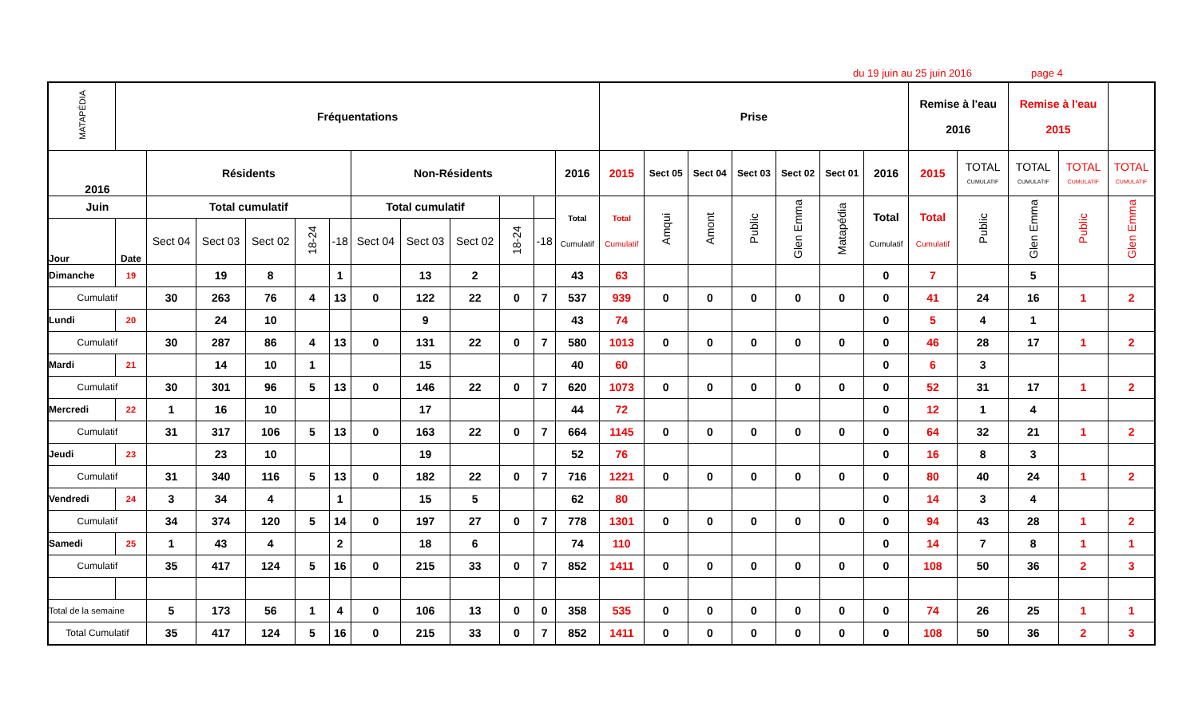du 19 juin au 25 juin 2016 page 4
| MATAPÉDIA | Fréquentations | | | | | | | | | | | | Prise | | | | | | | Remise à l'eau 2016 | | Remise à l'eau 2015 | | |
| 2016 | | Résidents | | | | | Non-Résidents | | | | | 2016 | 2015 | Sect 05 | Sect 04 | Sect 03 | Sect 02 | Sect 01 | 2016 | 2015 | TOTAL CUMULATIF | TOTAL CUMULATIF | TOTAL CUMULATIF | TOTAL CUMULATIF |
| Juin | | Total cumulatif | | | | | Total cumulatif | | | | | Total Cumulatif | Total Cumulatif | Amqui | Amont | Public | Glen Emma | Matapédia | Total Cumulatif | Total Cumulatif | Public | Glen Emma | Public | Glen Emma |
| Jour | Date | Sect 04 | Sect 03 | Sect 02 | 18-24 | -18 | Sect 04 | Sect 03 | Sect 02 | 18-24 | -18 | | | | | | | | | | | | | |
| Dimanche | 19 | | 19 | 8 | | 1 | | 13 | 2 | | | 43 | 63 | | | | | | 0 | 7 | | 5 | | |
| Cumulatif | | 30 | 263 | 76 | 4 | 13 | 0 | 122 | 22 | 0 | 7 | 537 | 939 | 0 | 0 | 0 | 0 | 0 | 0 | 41 | 24 | 16 | 1 | 2 |
| Lundi | 20 | | 24 | 10 | | | | 9 | | | | 43 | 74 | | | | | | 0 | 5 | 4 | 1 | | |
| Cumulatif | | 30 | 287 | 86 | 4 | 13 | 0 | 131 | 22 | 0 | 7 | 580 | 1013 | 0 | 0 | 0 | 0 | 0 | 0 | 46 | 28 | 17 | 1 | 2 |
| Mardi | 21 | | 14 | 10 | 1 | | | 15 | | | | 40 | 60 | | | | | | 0 | 6 | 3 | | | |
| Cumulatif | | 30 | 301 | 96 | 5 | 13 | 0 | 146 | 22 | 0 | 7 | 620 | 1073 | 0 | 0 | 0 | 0 | 0 | 0 | 52 | 31 | 17 | 1 | 2 |
| Mercredi | 22 | 1 | 16 | 10 | | | | 17 | | | | 44 | 72 | | | | | | 0 | 12 | 1 | 4 | | |
| Cumulatif | | 31 | 317 | 106 | 5 | 13 | 0 | 163 | 22 | 0 | 7 | 664 | 1145 | 0 | 0 | 0 | 0 | 0 | 0 | 64 | 32 | 21 | 1 | 2 |
| Jeudi | 23 | | 23 | 10 | | | | 19 | | | | 52 | 76 | | | | | | 0 | 16 | 8 | 3 | | |
| Cumulatif | | 31 | 340 | 116 | 5 | 13 | 0 | 182 | 22 | 0 | 7 | 716 | 1221 | 0 | 0 | 0 | 0 | 0 | 0 | 80 | 40 | 24 | 1 | 2 |
| Vendredi | 24 | 3 | 34 | 4 | | 1 | | 15 | 5 | | | 62 | 80 | | | | | | 0 | 14 | 3 | 4 | | |
| Cumulatif | | 34 | 374 | 120 | 5 | 14 | 0 | 197 | 27 | 0 | 7 | 778 | 1301 | 0 | 0 | 0 | 0 | 0 | 0 | 94 | 43 | 28 | 1 | 2 |
| Samedi | 25 | 1 | 43 | 4 | | 2 | | 18 | 6 | | | 74 | 110 | | | | | | 0 | 14 | 7 | 8 | 1 | 1 |
| Cumulatif | | 35 | 417 | 124 | 5 | 16 | 0 | 215 | 33 | 0 | 7 | 852 | 1411 | 0 | 0 | 0 | 0 | 0 | 0 | 108 | 50 | 36 | 2 | 3 |
| Total de la semaine | | 5 | 173 | 56 | 1 | 4 | 0 | 106 | 13 | 0 | 0 | 358 | 535 | 0 | 0 | 0 | 0 | 0 | 0 | 74 | 26 | 25 | 1 | 1 |
| Total Cumulatif | | 35 | 417 | 124 | 5 | 16 | 0 | 215 | 33 | 0 | 7 | 852 | 1411 | 0 | 0 | 0 | 0 | 0 | 0 | 108 | 50 | 36 | 2 | 3 |